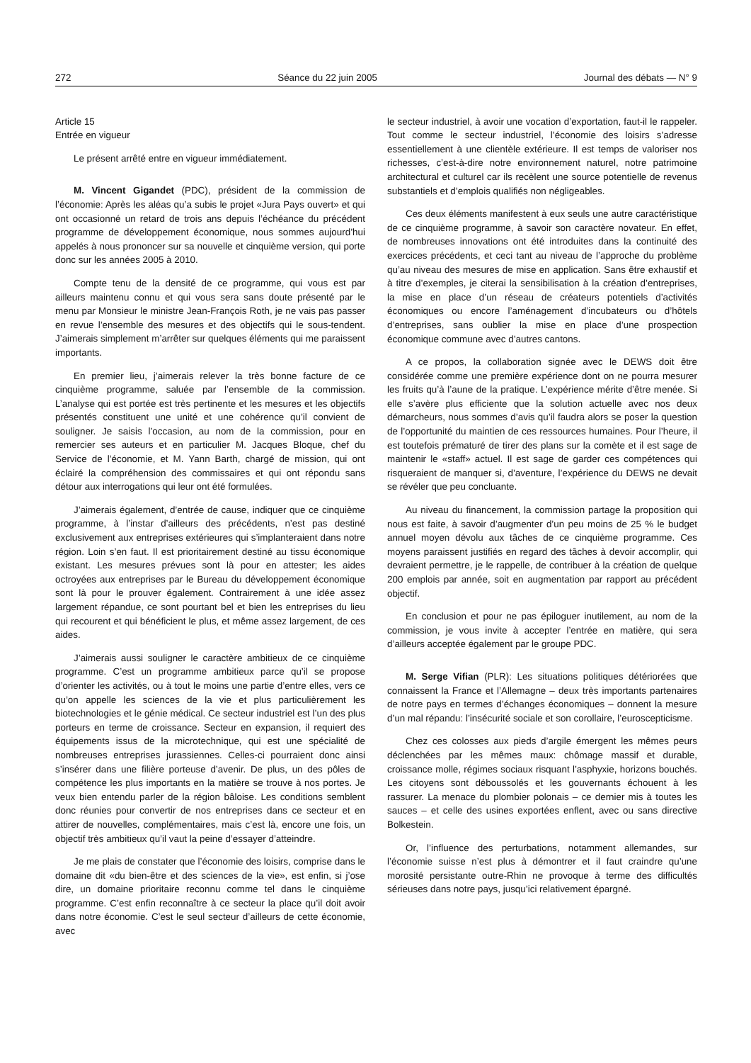272 Séance du 22 juin 2005 Journal des débats — N° 9
Article 15
Entrée en vigueur
Le présent arrêté entre en vigueur immédiatement.
M. Vincent Gigandet (PDC), président de la commission de l’économie: Après les aléas qu’a subis le projet «Jura Pays ouvert» et qui ont occasionné un retard de trois ans depuis l’échéance du précédent programme de développement économique, nous sommes aujourd’hui appelés à nous prononcer sur sa nouvelle et cinquième version, qui porte donc sur les années 2005 à 2010.
Compte tenu de la densité de ce programme, qui vous est par ailleurs maintenu connu et qui vous sera sans doute présenté par le menu par Monsieur le ministre Jean-François Roth, je ne vais pas passer en revue l’ensemble des mesures et des objectifs qui le sous-tendent. J’aimerais simplement m’arrêter sur quelques éléments qui me paraissent importants.
En premier lieu, j’aimerais relever la très bonne facture de ce cinquième programme, saluée par l’ensemble de la commission. L’analyse qui est portée est très pertinente et les mesures et les objectifs présentés constituent une unité et une cohérence qu’il convient de souligner. Je saisis l’occasion, au nom de la commission, pour en remercier ses auteurs et en particulier M. Jacques Bloque, chef du Service de l’économie, et M. Yann Barth, chargé de mission, qui ont éclairé la compréhension des commissaires et qui ont répondu sans détour aux interrogations qui leur ont été formulées.
J’aimerais également, d’entrée de cause, indiquer que ce cinquième programme, à l’instar d’ailleurs des précédents, n’est pas destiné exclusivement aux entreprises extérieures qui s’implanteraient dans notre région. Loin s’en faut. Il est prioritairement destiné au tissu économique existant. Les mesures prévues sont là pour en attester; les aides octroyées aux entreprises par le Bureau du développement économique sont là pour le prouver également. Contrairement à une idée assez largement répandue, ce sont pourtant bel et bien les entreprises du lieu qui recourent et qui bénéficient le plus, et même assez largement, de ces aides.
J’aimerais aussi souligner le caractère ambitieux de ce cinquième programme. C’est un programme ambitieux parce qu’il se propose d’orienter les activités, ou à tout le moins une partie d’entre elles, vers ce qu’on appelle les sciences de la vie et plus particulièrement les biotechnologies et le génie médical. Ce secteur industriel est l’un des plus porteurs en terme de croissance. Secteur en expansion, il requiert des équipements issus de la microtechnique, qui est une spécialité de nombreuses entreprises jurassiennes. Celles-ci pourraient donc ainsi s’insérer dans une filière porteuse d’avenir. De plus, un des pôles de compétence les plus importants en la matière se trouve à nos portes. Je veux bien entendu parler de la région bâloise. Les conditions semblent donc réunies pour convertir de nos entreprises dans ce secteur et en attirer de nouvelles, complémentaires, mais c’est là, encore une fois, un objectif très ambitieux qu’il vaut la peine d’essayer d’atteindre.
Je me plais de constater que l’économie des loisirs, comprise dans le domaine dit «du bien-être et des sciences de la vie», est enfin, si j’ose dire, un domaine prioritaire reconnu comme tel dans le cinquième programme. C’est enfin reconnaître à ce secteur la place qu’il doit avoir dans notre économie. C’est le seul secteur d’ailleurs de cette économie, avec
le secteur industriel, à avoir une vocation d’exportation, faut-il le rappeler. Tout comme le secteur industriel, l’économie des loisirs s’adresse essentiellement à une clientèle extérieure. Il est temps de valoriser nos richesses, c’est-à-dire notre environnement naturel, notre patrimoine architectural et culturel car ils recèlent une source potentielle de revenus substantiels et d’emplois qualifiés non négligeables.
Ces deux éléments manifestent à eux seuls une autre caractéristique de ce cinquième programme, à savoir son caractère novateur. En effet, de nombreuses innovations ont été introduites dans la continuité des exercices précédents, et ceci tant au niveau de l’approche du problème qu’au niveau des mesures de mise en application. Sans être exhaustif et à titre d’exemples, je citerai la sensibilisation à la création d’entreprises, la mise en place d’un réseau de créateurs potentiels d’activités économiques ou encore l’aménagement d’incubateurs ou d’hôtels d’entreprises, sans oublier la mise en place d’une prospection économique commune avec d’autres cantons.
A ce propos, la collaboration signée avec le DEWS doit être considérée comme une première expérience dont on ne pourra mesurer les fruits qu’à l’aune de la pratique. L’expérience mérite d’être menée. Si elle s’avère plus efficiente que la solution actuelle avec nos deux démarcheurs, nous sommes d’avis qu’il faudra alors se poser la question de l’opportunité du maintien de ces ressources humaines. Pour l’heure, il est toutefois prématuré de tirer des plans sur la comète et il est sage de maintenir le «staff» actuel. Il est sage de garder ces compétences qui risqueraient de manquer si, d’aventure, l’expérience du DEWS ne devait se révéler que peu concluante.
Au niveau du financement, la commission partage la proposition qui nous est faite, à savoir d’augmenter d’un peu moins de 25 % le budget annuel moyen dévolu aux tâches de ce cinquième programme. Ces moyens paraissent justifiés en regard des tâches à devoir accomplir, qui devraient permettre, je le rappelle, de contribuer à la création de quelque 200 emplois par année, soit en augmentation par rapport au précédent objectif.
En conclusion et pour ne pas épiloguer inutilement, au nom de la commission, je vous invite à accepter l’entrée en matière, qui sera d’ailleurs acceptée également par le groupe PDC.
M. Serge Vifian (PLR): Les situations politiques détériorées que connaissent la France et l’Allemagne – deux très importants partenaires de notre pays en termes d’échanges économiques – donnent la mesure d’un mal répandu: l’insécurité sociale et son corollaire, l’euroscepticisme.
Chez ces colosses aux pieds d’argile émergent les mêmes peurs déclenchées par les mêmes maux: chômage massif et durable, croissance molle, régimes sociaux risquant l’asphyxie, horizons bouchés. Les citoyens sont déboussolés et les gouvernants échouent à les rassurer. La menace du plombier polonais – ce dernier mis à toutes les sauces – et celle des usines exportées enflent, avec ou sans directive Bolkestein.
Or, l’influence des perturbations, notamment allemandes, sur l’économie suisse n’est plus à démontrer et il faut craindre qu’une morosité persistante outre-Rhin ne provoque à terme des difficultés sérieuses dans notre pays, jusqu’ici relativement épargné.